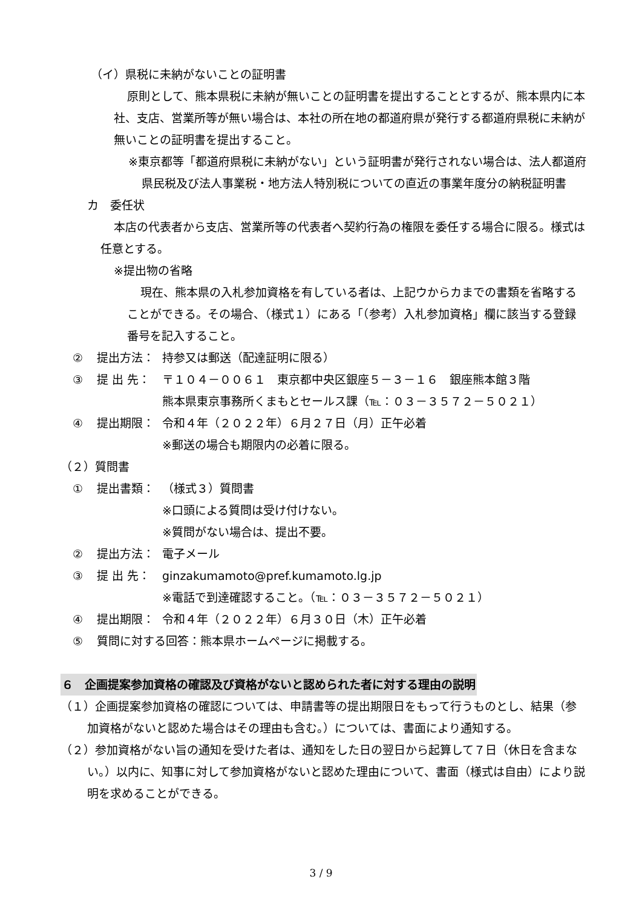（イ）県税に未納がないことの証明書
原則として、熊本県税に未納が無いことの証明書を提出することとするが、熊本県内に本社、支店、営業所等が無い場合は、本社の所在地の都道府県が発行する都道府県税に未納が無いことの証明書を提出すること。
※東京都等「都道府県税に未納がない」という証明書が発行されない場合は、法人都道府県民税及び法人事業税・地方法人特別税についての直近の事業年度分の納税証明書
カ　委任状
本店の代表者から支店、営業所等の代表者へ契約行為の権限を委任する場合に限る。様式は任意とする。
※提出物の省略
現在、熊本県の入札参加資格を有している者は、上記ウからカまでの書類を省略することができる。その場合、（様式１）にある「（参考）入札参加資格」欄に該当する登録番号を記入すること。
② 提出方法： 持参又は郵送（配達証明に限る）
③ 提 出 先： 〒１０４－００６１　東京都中央区銀座５－３－１６　銀座熊本館３階
熊本県東京事務所くまもとセールス課（℡：０３－３５７２－５０２１）
④ 提出期限： 令和４年（２０２２年）６月２７日（月）正午必着
※郵送の場合も期限内の必着に限る。
（２）質問書
① 提出書類： （様式３）質問書
※口頭による質問は受け付けない。
※質問がない場合は、提出不要。
② 提出方法： 電子メール
③ 提 出 先： ginzakumamoto@pref.kumamoto.lg.jp
※電話で到達確認すること。（℡：０３－３５７２－５０２１）
④ 提出期限： 令和４年（２０２２年）６月３０日（木）正午必着
⑤ 質問に対する回答：熊本県ホームページに掲載する。
６　企画提案参加資格の確認及び資格がないと認められた者に対する理由の説明
（１）企画提案参加資格の確認については、申請書等の提出期限日をもって行うものとし、結果（参加資格がないと認めた場合はその理由も含む。）については、書面により通知する。
（２）参加資格がない旨の通知を受けた者は、通知をした日の翌日から起算して７日（休日を含まない。）以内に、知事に対して参加資格がないと認めた理由について、書面（様式は自由）により説明を求めることができる。
3 / 9